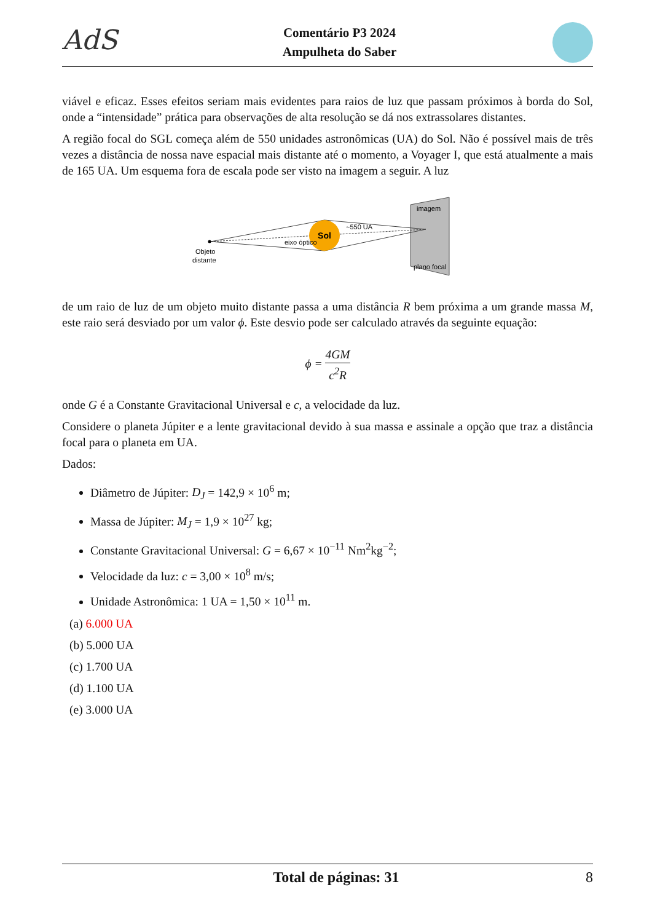AdS
Comentário P3 2024
Ampulheta do Saber
viável e eficaz. Esses efeitos seriam mais evidentes para raios de luz que passam próximos à borda do Sol, onde a “intensidade” prática para observações de alta resolução se dá nos extrassolares distantes.
A região focal do SGL começa além de 550 unidades astronômicas (UA) do Sol. Não é possível mais de três vezes a distância de nossa nave espacial mais distante até o momento, a Voyager I, que está atualmente a mais de 165 UA. Um esquema fora de escala pode ser visto na imagem a seguir. A luz
Sol
eixo óptico
~550 UA
Objeto
distante
imagem
plano focal
de um raio de luz de um objeto muito distante passa a uma distância R bem próxima a um grande massa M, este raio será desviado por um valor ϕ. Este desvio pode ser calculado através da seguinte equação:
ϕ = 4GM c<sup>2</sup>R
onde G é a Constante Gravitacional Universal e c, a velocidade da luz.
Considere o planeta Júpiter e a lente gravitacional devido à sua massa e assinale a opção que traz a distância focal para o planeta em UA.
Dados:
Diâmetro de Júpiter: D<sub>J</sub> = 142,9 × 10<sup>6</sup> m;
Massa de Júpiter: M<sub>J</sub> = 1,9 × 10<sup>27</sup> kg;
Constante Gravitacional Universal: G = 6,67 × 10<sup>−11</sup> Nm<sup>2</sup>kg<sup>−2</sup>;
Velocidade da luz: c = 3,00 × 10<sup>8</sup> m/s;
Unidade Astronômica: 1 UA = 1,50 × 10<sup>11</sup> m.
(a) 6.000 UA
(b) 5.000 UA
(c) 1.700 UA
(d) 1.100 UA
(e) 3.000 UA
Total de páginas: 31 8